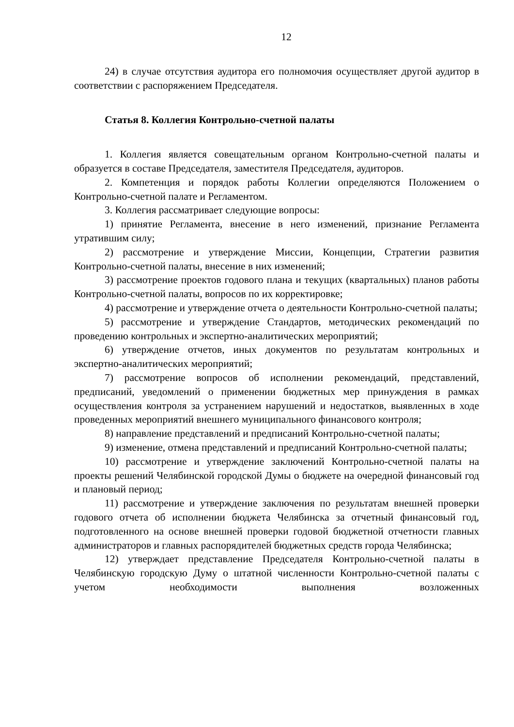12
24) в случае отсутствия аудитора его полномочия осуществляет другой аудитор в соответствии с распоряжением Председателя.
Статья 8. Коллегия Контрольно-счетной палаты
1. Коллегия является совещательным органом Контрольно-счетной палаты и образуется в составе Председателя, заместителя Председателя, аудиторов.
2. Компетенция и порядок работы Коллегии определяются Положением о Контрольно-счетной палате и Регламентом.
3. Коллегия рассматривает следующие вопросы:
1) принятие Регламента, внесение в него изменений, признание Регламента утратившим силу;
2) рассмотрение и утверждение Миссии, Концепции, Стратегии развития Контрольно-счетной палаты, внесение в них изменений;
3) рассмотрение проектов годового плана и текущих (квартальных) планов работы Контрольно-счетной палаты, вопросов по их корректировке;
4) рассмотрение и утверждение отчета о деятельности Контрольно-счетной палаты;
5) рассмотрение и утверждение Стандартов, методических рекомендаций по проведению контрольных и экспертно-аналитических мероприятий;
6) утверждение отчетов, иных документов по результатам контрольных и экспертно-аналитических мероприятий;
7) рассмотрение вопросов об исполнении рекомендаций, представлений, предписаний, уведомлений о применении бюджетных мер принуждения в рамках осуществления контроля за устранением нарушений и недостатков, выявленных в ходе проведенных мероприятий внешнего муниципального финансового контроля;
8) направление представлений и предписаний Контрольно-счетной палаты;
9) изменение, отмена представлений и предписаний Контрольно-счетной палаты;
10) рассмотрение и утверждение заключений Контрольно-счетной палаты на проекты решений Челябинской городской Думы о бюджете на очередной финансовый год и плановый период;
11) рассмотрение и утверждение заключения по результатам внешней проверки годового отчета об исполнении бюджета Челябинска за отчетный финансовый год, подготовленного на основе внешней проверки годовой бюджетной отчетности главных администраторов и главных распорядителей бюджетных средств города Челябинска;
12) утверждает представление Председателя Контрольно-счетной палаты в Челябинскую городскую Думу о штатной численности Контрольно-счетной палаты с учетом необходимости выполнения возложенных